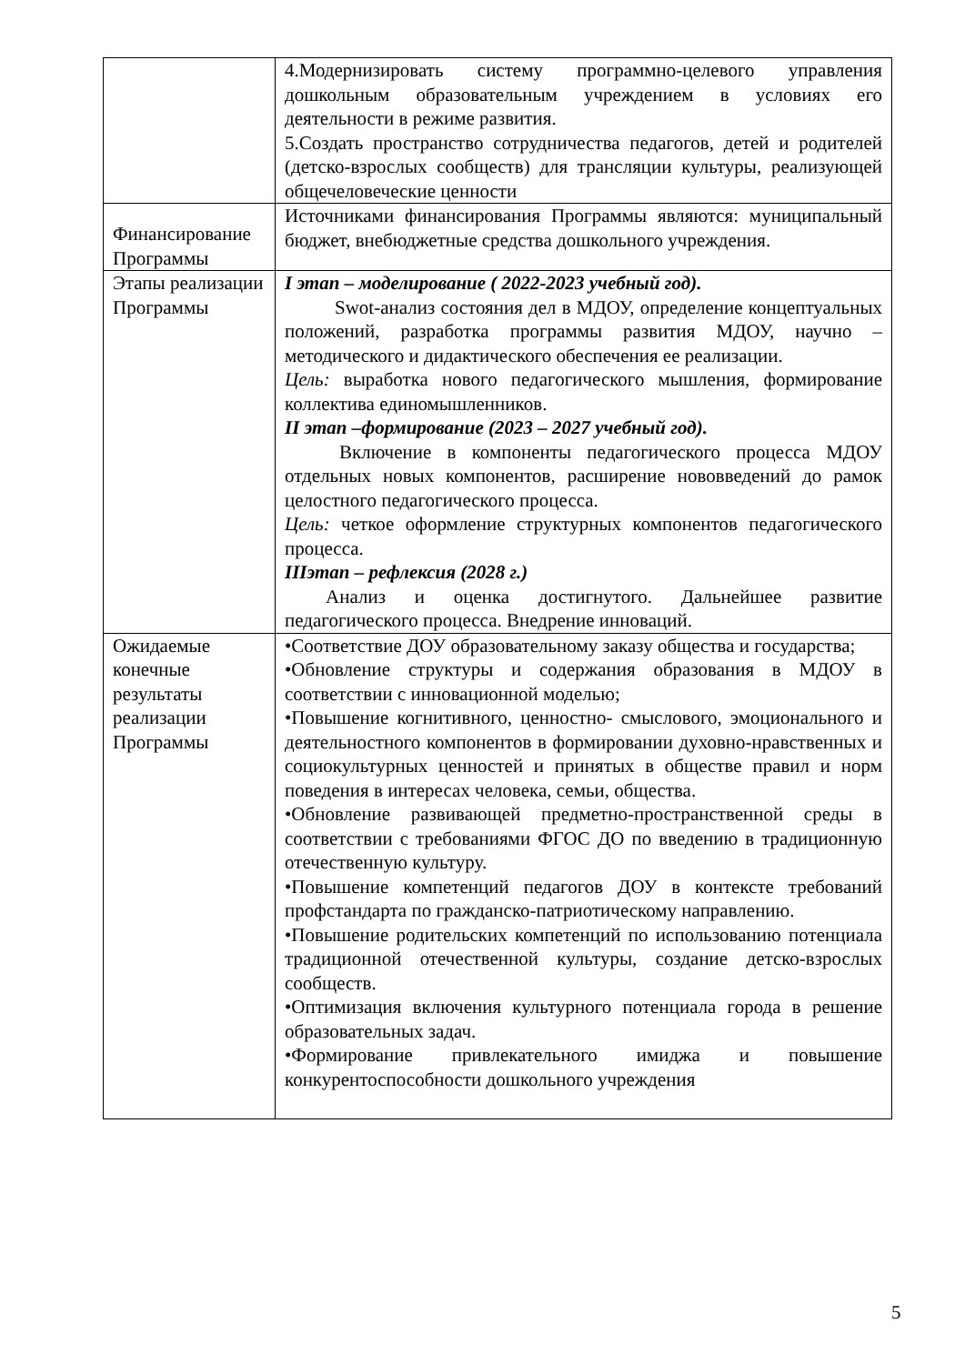| | 4.Модернизировать систему программно-целевого управления дошкольным образовательным учреждением в условиях его деятельности в режиме развития. 5.Создать пространство сотрудничества педагогов, детей и родителей (детско-взрослых сообществ) для трансляции культуры, реализующей общечеловеческие ценности |
| Финансирование Программы | Источниками финансирования Программы являются: муниципальный бюджет, внебюджетные средства дошкольного учреждения. |
| Этапы реализации Программы | I этап – моделирование ( 2022-2023 учебный год). Swot-анализ состояния дел в МДОУ, определение концептуальных положений, разработка программы развития МДОУ, научно – методического и дидактического обеспечения ее реализации. Цель: выработка нового педагогического мышления, формирование коллектива единомышленников. II этап –формирование (2023 – 2027 учебный год). Включение в компоненты педагогического процесса МДОУ отдельных новых компонентов, расширение нововведений до рамок целостного педагогического процесса. Цель: четкое оформление структурных компонентов педагогического процесса. IIIэтап – рефлексия (2028 г.) Анализ и оценка достигнутого. Дальнейшее развитие педагогического процесса. Внедрение инноваций. |
| Ожидаемые конечные результаты реализации Программы | •Соответствие ДОУ образовательному заказу общества и государства; •Обновление структуры и содержания образования в МДОУ в соответствии с инновационной моделью; •Повышение когнитивного, ценностно- смыслового, эмоционального и деятельностного компонентов в формировании духовно-нравственных и социокультурных ценностей и принятых в обществе правил и норм поведения в интересах человека, семьи, общества. •Обновление развивающей предметно-пространственной среды в соответствии с требованиями ФГОС ДО по введению в традиционную отечественную культуру. •Повышение компетенций педагогов ДОУ в контексте требований профстандарта по гражданско-патриотическому направлению. •Повышение родительских компетенций по использованию потенциала традиционной отечественной культуры, создание детско-взрослых сообществ. •Оптимизация включения культурного потенциала города в решение образовательных задач. •Формирование привлекательного имиджа и повышение конкурентоспособности дошкольного учреждения |
5